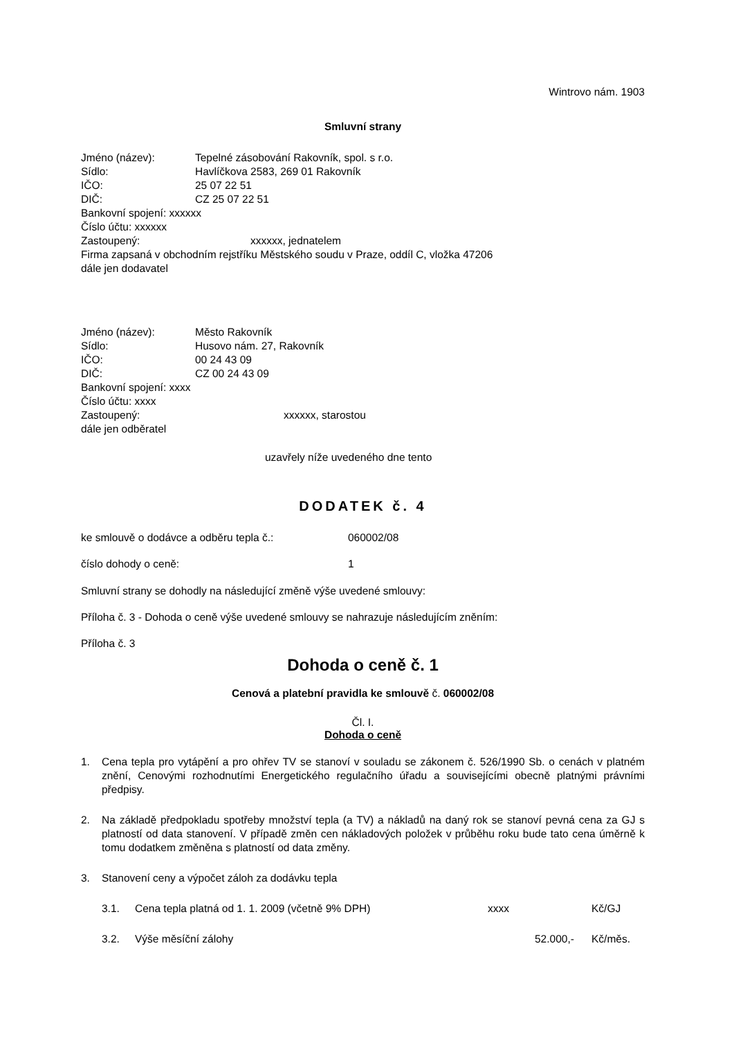Wintrovo nám. 1903
Smluvní strany
Jméno (název): Tepelné zásobování Rakovník, spol. s r.o.
Sídlo: Havlíčkova 2583, 269 01 Rakovník
IČO: 25 07 22 51
DIČ: CZ 25 07 22 51
Bankovní spojení: xxxxxx
Číslo účtu: xxxxxx
Zastoupený: xxxxxx, jednatelem
Firma zapsaná v obchodním rejstříku Městského soudu v Praze, oddíl C, vložka 47206
dále jen dodavatel
Jméno (název): Město Rakovník
Sídlo: Husovo nám. 27, Rakovník
IČO: 00 24 43 09
DIČ: CZ 00 24 43 09
Bankovní spojení: xxxx
Číslo účtu: xxxx
Zastoupený: xxxxxx, starostou
dále jen odběratel
uzavřely níže uvedeného dne tento
DODATEK č. 4
ke smlouvě o dodávce a odběru tepla č.: 060002/08
číslo dohody o ceně: 1
Smluvní strany se dohodly na následující změně výše uvedené smlouvy:
Příloha č. 3 - Dohoda o ceně výše uvedené smlouvy se nahrazuje následujícím zněním:
Příloha č. 3
Dohoda o ceně č. 1
Cenová a platební pravidla ke smlouvě č. 060002/08
Čl. I.
Dohoda o ceně
1. Cena tepla pro vytápění a pro ohřev TV se stanoví v souladu se zákonem č. 526/1990 Sb. o cenách v platném znění, Cenovými rozhodnutími Energetického regulačního úřadu a souvisejícími obecně platnými právními předpisy.
2. Na základě předpokladu spotřeby množství tepla (a TV) a nákladů na daný rok se stanoví pevná cena za GJ s platností od data stanovení. V případě změn cen nákladových položek v průběhu roku bude tato cena úměrně k tomu dodatkem změněna s platností od data změny.
3. Stanovení ceny a výpočet záloh za dodávku tepla
3.1. Cena tepla platná od 1. 1. 2009 (včetně 9% DPH) xxxx Kč/GJ
3.2. Výše měsíční zálohy 52.000,- Kč/měs.